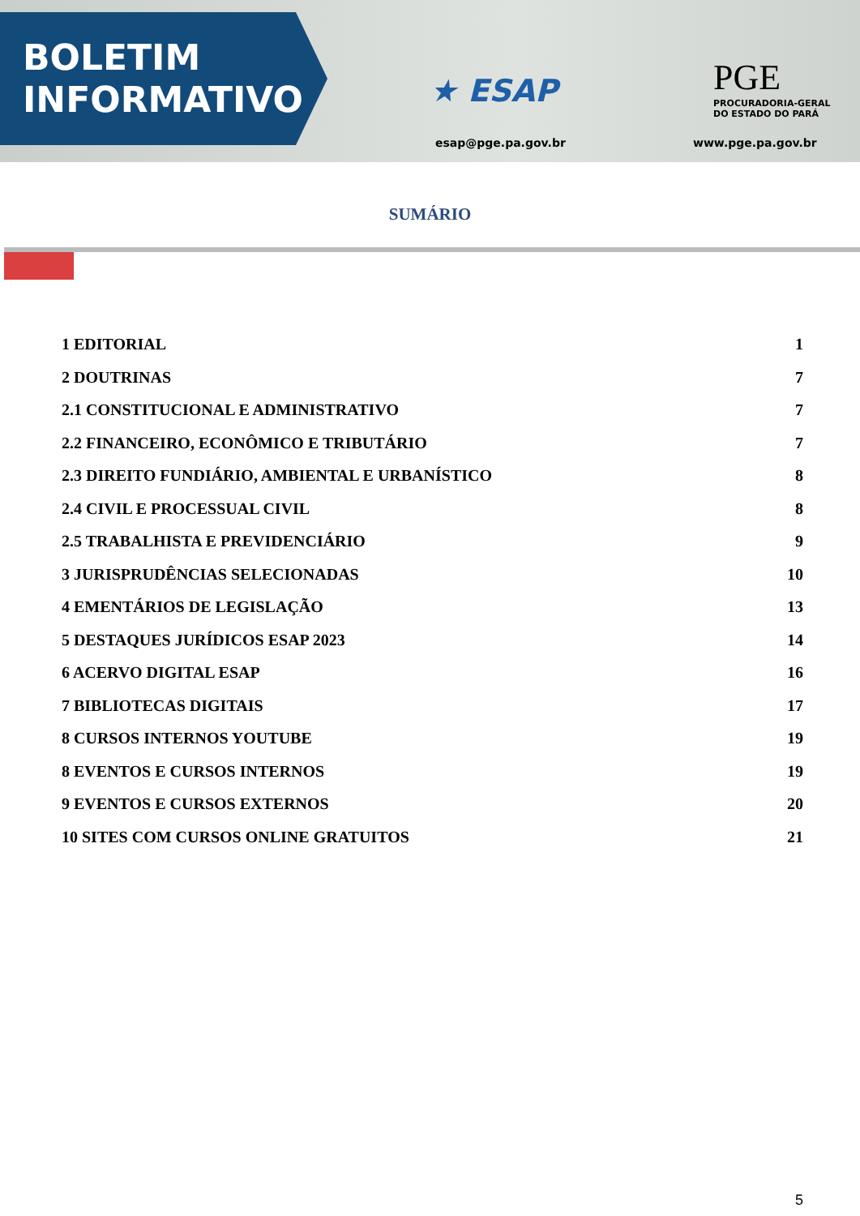BOLETIM
INFORMATIVO
★ ESAP
PGE
PROCURADORIA-GERAL
DO ESTADO DO PARÁ
esap@pge.pa.gov.br www.pge.pa.gov.br
SUMÁRIO
1 EDITORIAL 1
2 DOUTRINAS 7
2.1 CONSTITUCIONAL E ADMINISTRATIVO 7
2.2 FINANCEIRO, ECONÔMICO E TRIBUTÁRIO 7
2.3 DIREITO FUNDIÁRIO, AMBIENTAL E URBANÍSTICO 8
2.4 CIVIL E PROCESSUAL CIVIL 8
2.5 TRABALHISTA E PREVIDENCIÁRIO 9
3 JURISPRUDÊNCIAS SELECIONADAS 10
4 EMENTÁRIOS DE LEGISLAÇÃO 13
5 DESTAQUES JURÍDICOS ESAP 2023 14
6 ACERVO DIGITAL ESAP 16
7 BIBLIOTECAS DIGITAIS 17
8 CURSOS INTERNOS YOUTUBE 19
8 EVENTOS E CURSOS INTERNOS 19
9 EVENTOS E CURSOS EXTERNOS 20
10 SITES COM CURSOS ONLINE GRATUITOS 21
5